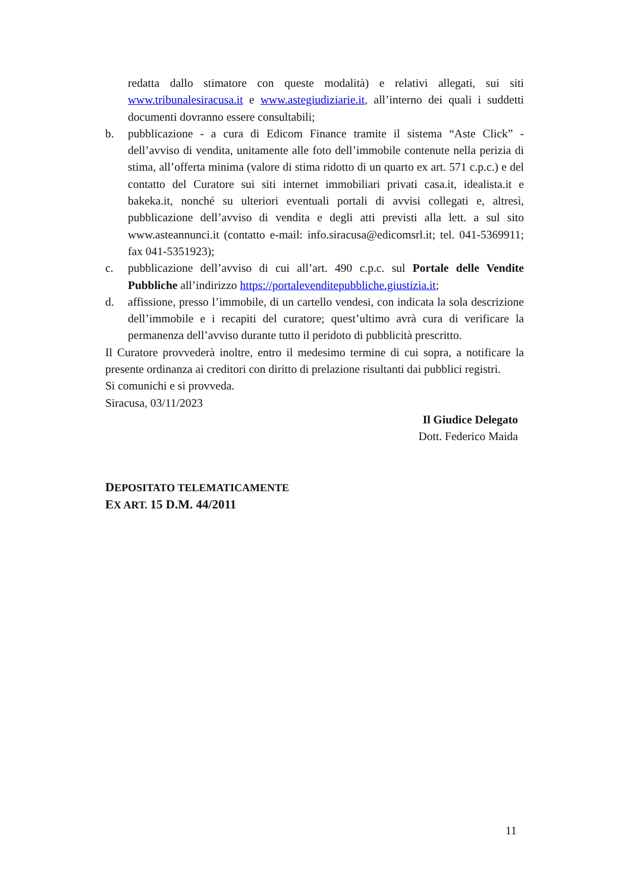redatta dallo stimatore con queste modalità) e relativi allegati, sui siti www.tribunalesiracusa.it e www.astegiudiziarie.it, all’interno dei quali i suddetti documenti dovranno essere consultabili;
b. pubblicazione - a cura di Edicom Finance tramite il sistema “Aste Click” - dell’avviso di vendita, unitamente alle foto dell’immobile contenute nella perizia di stima, all’offerta minima (valore di stima ridotto di un quarto ex art. 571 c.p.c.) e del contatto del Curatore sui siti internet immobiliari privati casa.it, idealista.it e bakeka.it, nonché su ulteriori eventuali portali di avvisi collegati e, altresì, pubblicazione dell’avviso di vendita e degli atti previsti alla lett. a sul sito www.asteannunci.it (contatto e-mail: info.siracusa@edicomsrl.it; tel. 041-5369911; fax 041-5351923);
c. pubblicazione dell’avviso di cui all’art. 490 c.p.c. sul Portale delle Vendite Pubbliche all’indirizzo https://portalevenditepubbliche.giustizia.it;
d. affissione, presso l’immobile, di un cartello vendesi, con indicata la sola descrizione dell’immobile e i recapiti del curatore; quest’ultimo avrà cura di verificare la permanenza dell’avviso durante tutto il peridoto di pubblicità prescritto.
Il Curatore provvederà inoltre, entro il medesimo termine di cui sopra, a notificare la presente ordinanza ai creditori con diritto di prelazione risultanti dai pubblici registri.
Si comunichi e si provveda.
Siracusa, 03/11/2023
Il Giudice Delegato
Dott. Federico Maida
DEPOSITATO TELEMATICAMENTE
EX ART. 15 D.M. 44/2011
11